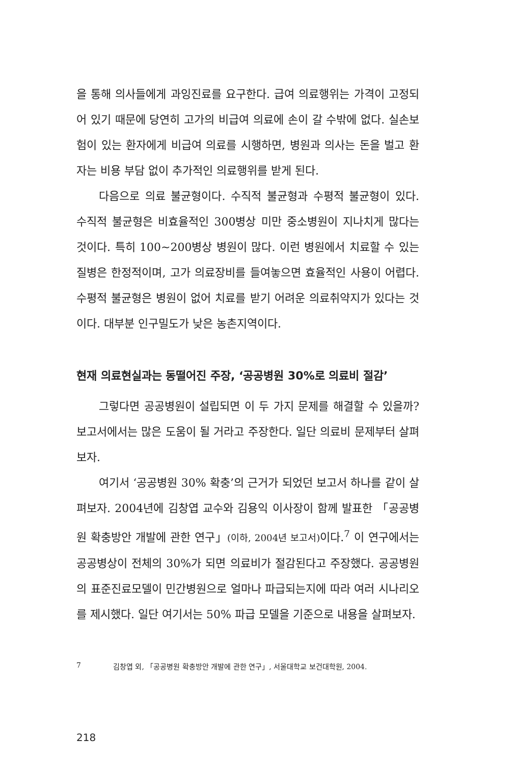을 통해 의사들에게 과잉진료를 요구한다. 급여 의료행위는 가격이 고정되어 있기 때문에 당연히 고가의 비급여 의료에 손이 갈 수밖에 없다. 실손보험이 있는 환자에게 비급여 의료를 시행하면, 병원과 의사는 돈을 벌고 환자는 비용 부담 없이 추가적인 의료행위를 받게 된다.
다음으로 의료 불균형이다. 수직적 불균형과 수평적 불균형이 있다. 수직적 불균형은 비효율적인 300병상 미만 중소병원이 지나치게 많다는 것이다. 특히 100~200병상 병원이 많다. 이런 병원에서 치료할 수 있는 질병은 한정적이며, 고가 의료장비를 들여놓으면 효율적인 사용이 어렵다. 수평적 불균형은 병원이 없어 치료를 받기 어려운 의료취약지가 있다는 것이다. 대부분 인구밀도가 낮은 농촌지역이다.
현재 의료현실과는 동떨어진 주장, ‘공공병원 30%로 의료비 절감’
그렇다면 공공병원이 설립되면 이 두 가지 문제를 해결할 수 있을까? 보고서에서는 많은 도움이 될 거라고 주장한다. 일단 의료비 문제부터 살펴보자.
여기서 ‘공공병원 30% 확충’의 근거가 되었던 보고서 하나를 같이 살펴보자. 2004년에 김창엽 교수와 김용익 이사장이 함께 발표한 「공공병원 확충방안 개발에 관한 연구」(이하, 2004년 보고서) 이다.<sup>7</sup> 이 연구에서는 공공병상이 전체의 30%가 되면 의료비가 절감된다고 주장했다. 공공병원의 표준진료모델이 민간병원으로 얼마나 파급되는지에 따라 여러 시나리오를 제시했다. 일단 여기서는 50% 파급 모델을 기준으로 내용을 살펴보자.
7 김창엽 외, 「공공병원 확충방안 개발에 관한 연구」, 서울대학교 보건대학원, 2004.
218